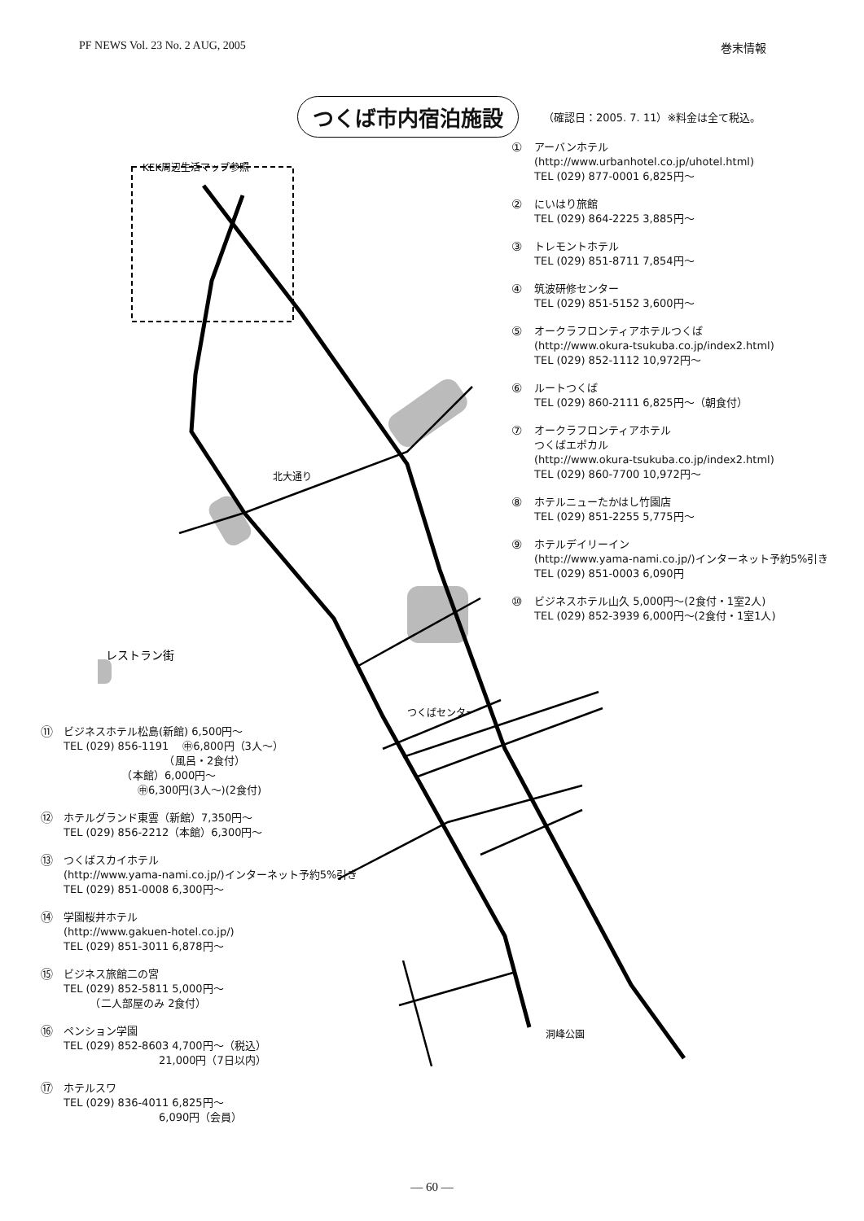PF NEWS Vol. 23 No. 2 AUG, 2005 巻末情報
つくば市内宿泊施設
（確認日：2005. 7. 11）※料金は全て税込。
KEK周辺生活マップ参照
レストラン街
洞峰公園
つくばセンター
北大通り
①
アーバンホテル
(http://www.urbanhotel.co.jp/uhotel.html)
TEL (029) 877-0001 6,825円～
②
にいはり旅館
TEL (029) 864-2225 3,885円～
③
トレモントホテル
TEL (029) 851-8711 7,854円～
④
筑波研修センター
TEL (029) 851-5152 3,600円～
⑤
オークラフロンティアホテルつくば
(http://www.okura-tsukuba.co.jp/index2.html)
TEL (029) 852-1112 10,972円～
⑥
ルートつくば
TEL (029) 860-2111 6,825円～（朝食付）
⑦
オークラフロンティアホテル
つくばエポカル
(http://www.okura-tsukuba.co.jp/index2.html)
TEL (029) 860-7700 10,972円～
⑧
ホテルニューたかはし竹園店
TEL (029) 851-2255 5,775円～
⑨
ホテルデイリーイン
(http://www.yama-nami.co.jp/)インターネット予約5%引き
TEL (029) 851-0003 6,090円
⑩
ビジネスホテル山久 5,000円～(2食付・1室2人)
TEL (029) 852-3939 6,000円～(2食付・1室1人)
⑪
ビジネスホテル松島(新館) 6,500円～
TEL (029) 856-1191 　㊥6,800円（3人～）
　　　　　　　　　　（風呂・2食付）
　　　　　　（本館）6,000円～
　　　　　　　㊥6,300円(3人～)(2食付)
⑫
ホテルグランド東雲（新館）7,350円～
TEL (029) 856-2212（本館）6,300円～
⑬
つくばスカイホテル
(http://www.yama-nami.co.jp/)インターネット予約5%引き
TEL (029) 851-0008 6,300円～
⑭
学園桜井ホテル
(http://www.gakuen-hotel.co.jp/)
TEL (029) 851-3011 6,878円～
⑮
ビジネス旅館二の宮
TEL (029) 852-5811 5,000円～
　　　（二人部屋のみ 2食付）
⑯
ペンション学園
TEL (029) 852-8603 4,700円～（税込）
　　　　　　　　　21,000円（7日以内）
⑰
ホテルスワ
TEL (029) 836-4011 6,825円～
　　　　　　　　　6,090円（会員）
― 60 ―